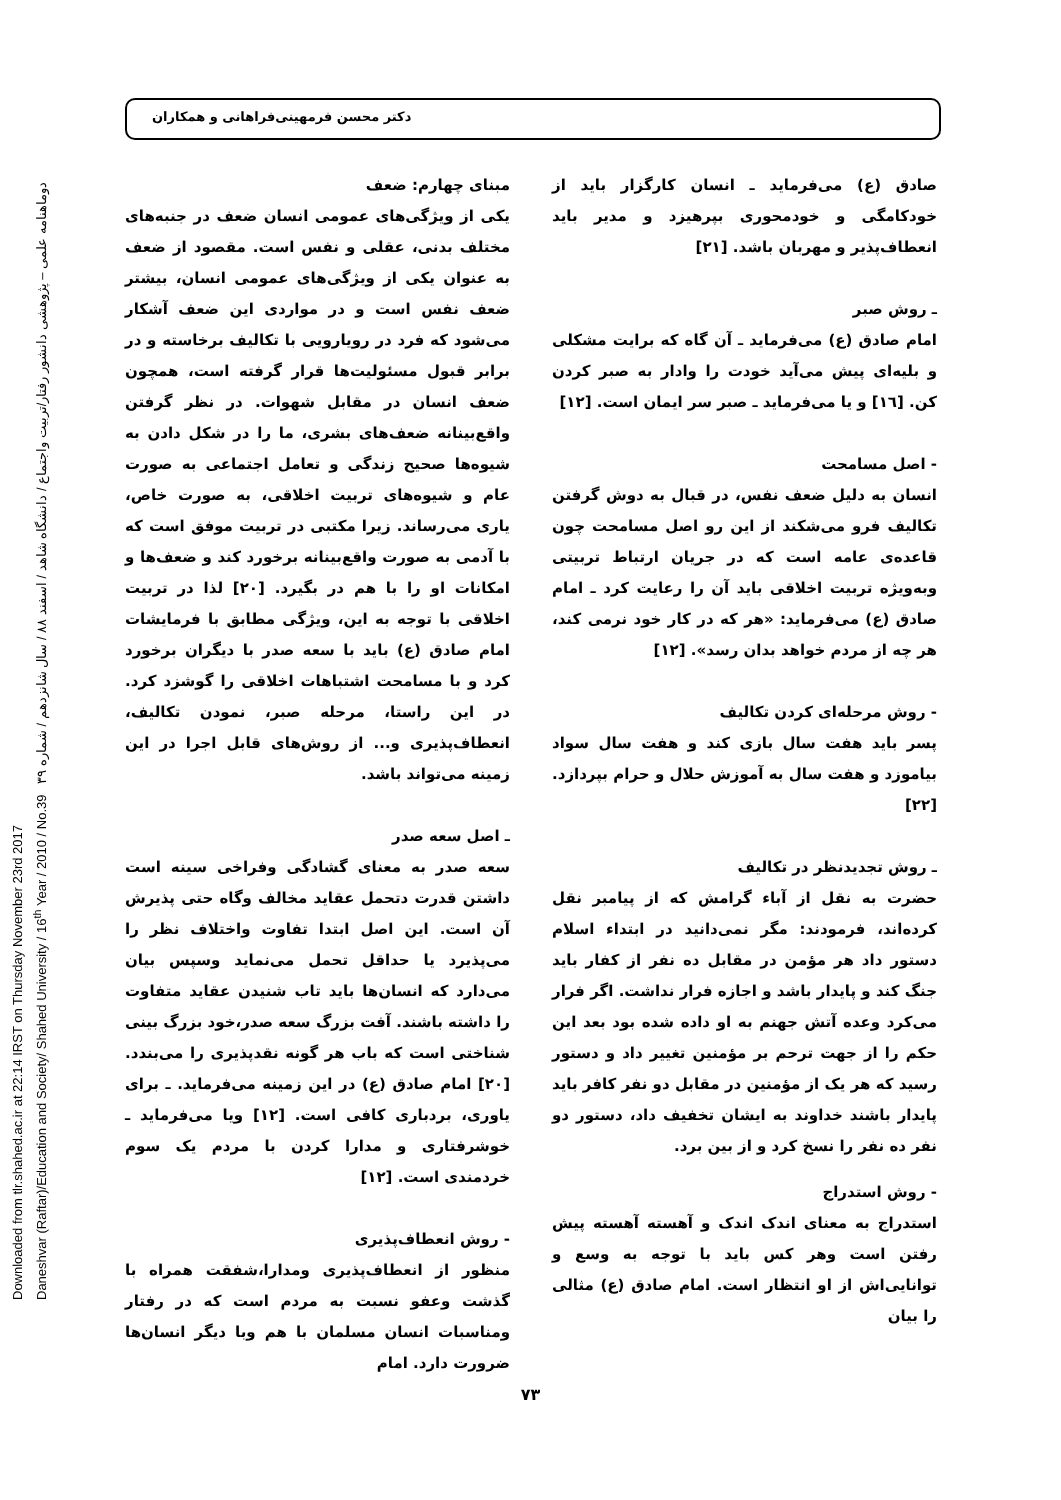دکتر محسن فرمهینی‌فراهانی و همکاران
Downloaded from tlr.shahed.ac.ir at 22:14 IRST on Thursday November 23rd 2017
Daneshvar (Raftar)/Education and Society/ Shahed University / 16<sup>th</sup> Year / 2010 / No.39 دوماهنامه علمی – پژوهشی دانشور رفتار/تربیت واجتماع / دانشگاه شاهد / اسفند ۸۸ / سال شانزدهم / شماره ۳۹
مبنای چهارم: ضعف
یکی از ویژگی‌های عمومی انسان ضعف در جنبه‌های مختلف بدنی، عقلی و نفس است. مقصود از ضعف به عنوان یکی از ویژگی‌های عمومی انسان، بیشتر ضعف نفس است و در مواردی این ضعف آشکار می‌شود که فرد در رویارویی با تکالیف برخاسته و در برابر قبول مسئولیت‌ها قرار گرفته است، همچون ضعف انسان در مقابل شهوات. در نظر گرفتن واقع‌بینانه ضعف‌های بشری، ما را در شکل دادن به شیوه‌ها صحیح زندگی و تعامل اجتماعی به صورت عام و شیوه‌های تربیت اخلاقی، به صورت خاص، یاری می‌رساند. زیرا مکتبی در تربیت موفق است که با آدمی به صورت واقع‌بینانه برخورد کند و ضعف‌ها و امکانات او را با هم در بگیرد. [۲۰] لذا در تربیت اخلاقی با توجه به این، ویژگی مطابق با فرمایشات امام صادق (ع) باید با سعه صدر با دیگران برخورد کرد و با مسامحت اشتباهات اخلاقی را گوشزد کرد. در این راستا، مرحله صبر، نمودن تکالیف، انعطاف‌پذیری و... از روش‌های قابل اجرا در این زمینه می‌تواند باشد.
ـ اصل سعه صدر
سعه صدر به معنای گشادگی وفراخی سینه است داشتن قدرت دتحمل عقاید مخالف وگاه حتی پذیرش آن است. این اصل ابتدا تفاوت واختلاف نظر را می‌پذیرد یا حداقل تحمل می‌نماید وسپس بیان می‌دارد که انسان‌ها باید تاب شنیدن عقاید متفاوت را داشته باشند. آفت بزرگ سعه صدر،خود بزرگ بینی شناختی است که باب هر گونه نقدپذیری را می‌بندد. [۲۰] امام صادق (ع) در این زمینه می‌فرماید. ـ برای یاوری، بردباری کافی است. [۱۲] ویا می‌فرماید ـ خوشرفتاری و مدارا کردن با مردم یک سوم خردمندی است. [۱۲]
- روش انعطاف‌پذیری
منظور از انعطاف‌پذیری ومدارا،شفقت همراه با گذشت وعفو نسبت به مردم است که در رفتار ومناسبات انسان مسلمان با هم وبا دیگر انسان‌ها ضرورت دارد. امام
صادق (ع) می‌فرماید ـ انسان کارگزار باید از خودکامگی و خودمحوری بپرهیزد و مدیر باید انعطاف‌پذیر و مهربان باشد. [۲۱]
ـ روش صبر
امام صادق (ع) می‌فرماید ـ آن گاه که برایت مشکلی و بلیه‌ای پیش می‌آید خودت را وادار به صبر کردن کن. [۱٦] و یا می‌فرماید ـ صبر سر ایمان است. [۱۲]
- اصل مسامحت
انسان به دلیل ضعف نفس، در قبال به دوش گرفتن تکالیف فرو می‌شکند از این رو اصل مسامحت چون قاعده‌ی عامه است که در جریان ارتباط تربیتی وبه‌ویژه تربیت اخلاقی باید آن را رعایت کرد ـ امام صادق (ع) می‌فرماید: «هر که در کار خود نرمی کند، هر چه از مردم خواهد بدان رسد». [۱۲]
- روش مرحله‌ای کردن تکالیف
پسر باید هفت سال بازی کند و هفت سال سواد بیاموزد و هفت سال به آموزش حلال و حرام بپردازد. [۲۲]
ـ روش تجدیدنظر در تکالیف
حضرت به نقل از آباء گرامش که از پیامبر نقل کرده‌اند، فرمودند: مگر نمی‌دانید در ابتداء اسلام دستور داد هر مؤمن در مقابل ده نفر از کفار باید جنگ کند و پایدار باشد و اجازه فرار نداشت. اگر فرار می‌کرد وعده آتش جهنم به او داده شده بود بعد این حکم را از جهت ترحم بر مؤمنین تغییر داد و دستور رسید که هر یک از مؤمنین در مقابل دو نفر کافر باید پایدار باشند خداوند به ایشان تخفیف داد، دستور دو نفر ده نفر را نسخ کرد و از بین برد.
- روش استدراج
استدراج به معنای اندک اندک و آهسته آهسته پیش رفتن است وهر کس باید با توجه به وسع و توانایی‌اش از او انتظار است. امام صادق (ع) مثالی را بیان
۷۳